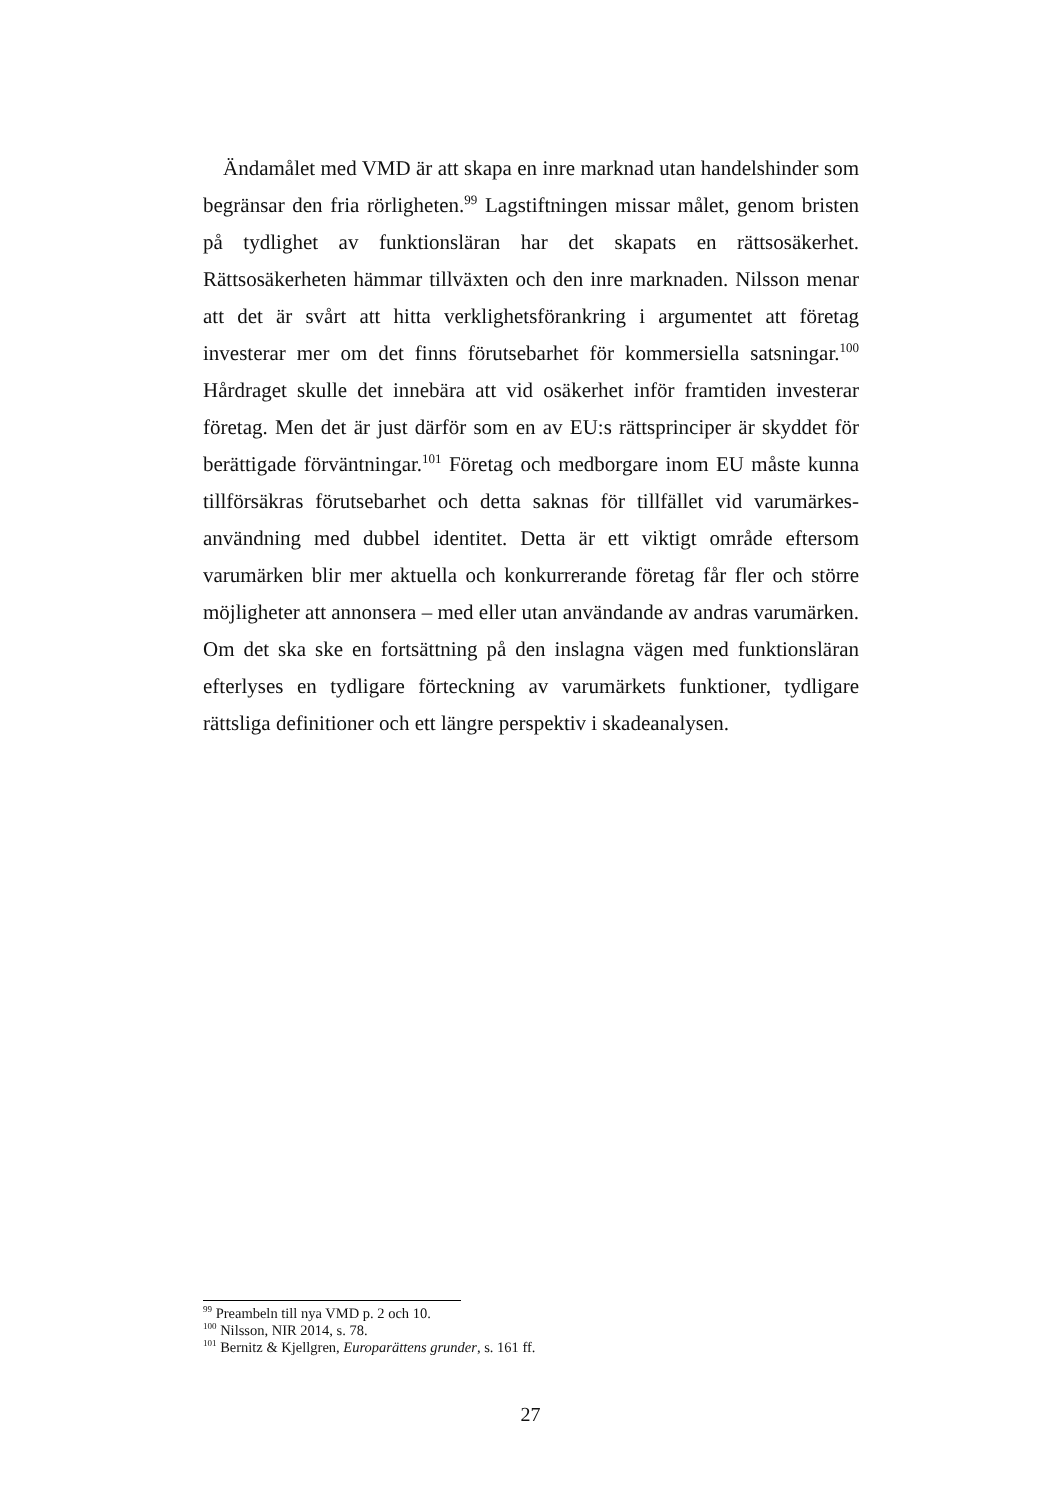Ändamålet med VMD är att skapa en inre marknad utan handelshinder som begränsar den fria rörligheten.<sup>99</sup> Lagstiftningen missar målet, genom bristen på tydlighet av funktionsläran har det skapats en rättsosäkerhet. Rättsosäkerheten hämmar tillväxten och den inre marknaden. Nilsson menar att det är svårt att hitta verklighetsförankring i argumentet att företag investerar mer om det finns förutsebarhet för kommersiella satsningar.<sup>100</sup> Hårdraget skulle det innebära att vid osäkerhet inför framtiden investerar företag. Men det är just därför som en av EU:s rättsprinciper är skyddet för berättigade förväntningar.<sup>101</sup> Företag och medborgare inom EU måste kunna tillförsäkras förutsebarhet och detta saknas för tillfället vid varumärkes-användning med dubbel identitet. Detta är ett viktigt område eftersom varumärken blir mer aktuella och konkurrerande företag får fler och större möjligheter att annonsera – med eller utan användande av andras varumärken. Om det ska ske en fortsättning på den inslagna vägen med funktionsläran efterlyses en tydligare förteckning av varumärkets funktioner, tydligare rättsliga definitioner och ett längre perspektiv i skadeanalysen.
<sup>99</sup> Preambeln till nya VMD p. 2 och 10.
<sup>100</sup> Nilsson, NIR 2014, s. 78.
<sup>101</sup> Bernitz & Kjellgren, Europarättens grunder, s. 161 ff.
27